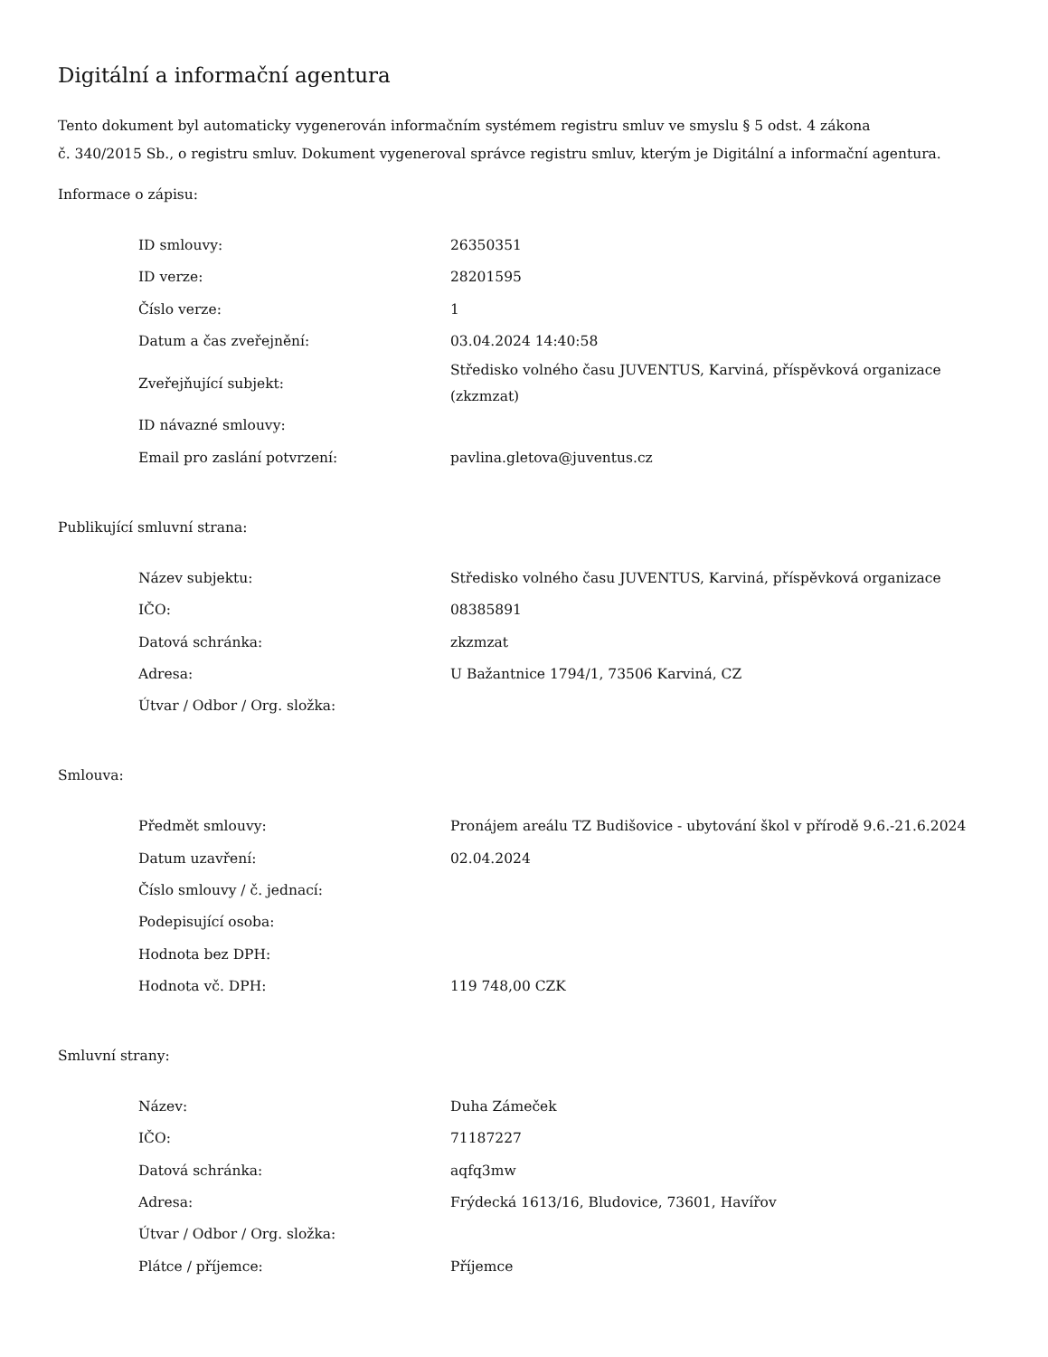Digitální a informační agentura
Tento dokument byl automaticky vygenerován informačním systémem registru smluv ve smyslu § 5 odst. 4 zákona
č. 340/2015 Sb., o registru smluv. Dokument vygeneroval správce registru smluv, kterým je Digitální a informační agentura.
Informace o zápisu:
| ID smlouvy: | 26350351 |
| ID verze: | 28201595 |
| Číslo verze: | 1 |
| Datum a čas zveřejnění: | 03.04.2024 14:40:58 |
| Zveřejňující subjekt: | Středisko volného času JUVENTUS, Karviná, příspěvková organizace (zkzmzat) |
| ID návazné smlouvy: | |
| Email pro zaslání potvrzení: | pavlina.gletova@juventus.cz |
Publikující smluvní strana:
| Název subjektu: | Středisko volného času JUVENTUS, Karviná, příspěvková organizace |
| IČO: | 08385891 |
| Datová schránka: | zkzmzat |
| Adresa: | U Bažantnice 1794/1, 73506 Karviná, CZ |
| Útvar / Odbor / Org. složka: | |
Smlouva:
| Předmět smlouvy: | Pronájem areálu TZ Budišovice - ubytování škol v přírodě 9.6.-21.6.2024 |
| Datum uzavření: | 02.04.2024 |
| Číslo smlouvy / č. jednací: | |
| Podepisující osoba: | |
| Hodnota bez DPH: | |
| Hodnota vč. DPH: | 119 748,00 CZK |
Smluvní strany:
| Název: | Duha Zámeček |
| IČO: | 71187227 |
| Datová schránka: | aqfq3mw |
| Adresa: | Frýdecká 1613/16, Bludovice, 73601, Havířov |
| Útvar / Odbor / Org. složka: | |
| Plátce / příjemce: | Příjemce |